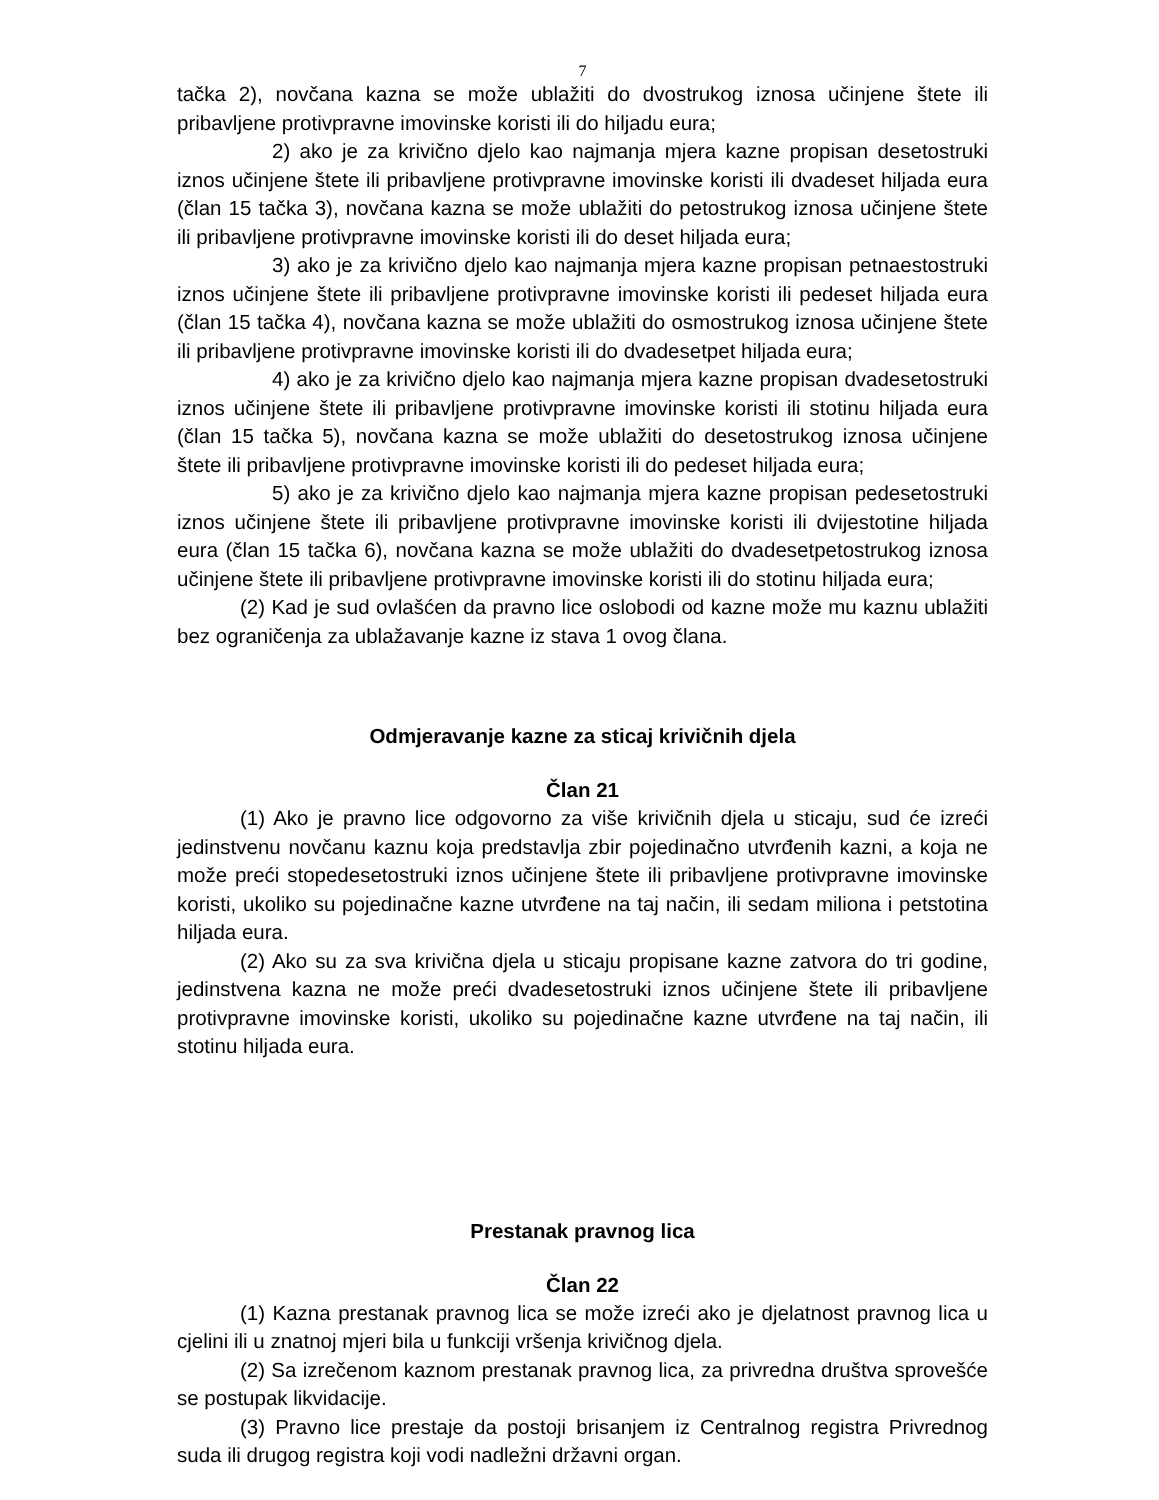7
tačka 2), novčana kazna se može ublažiti do dvostrukog iznosa učinjene štete ili pribavljene protivpravne imovinske koristi ili do hiljadu eura;
2) ako je za krivično djelo kao najmanja mjera kazne propisan desetostruki iznos učinjene štete ili pribavljene protivpravne imovinske koristi ili dvadeset hiljada eura (član 15 tačka 3), novčana kazna se može ublažiti do petostrukog iznosa učinjene štete ili pribavljene protivpravne imovinske koristi ili do deset hiljada eura;
3) ako je za krivično djelo kao najmanja mjera kazne propisan petnaestostruki iznos učinjene štete ili pribavljene protivpravne imovinske koristi ili pedeset hiljada eura (član 15 tačka 4), novčana kazna se može ublažiti do osmostrukog iznosa učinjene štete ili pribavljene protivpravne imovinske koristi ili do dvadesetpet hiljada eura;
4) ako je za krivično djelo kao najmanja mjera kazne propisan dvadesetostruki iznos učinjene štete ili pribavljene protivpravne imovinske koristi ili stotinu hiljada eura (član 15 tačka 5), novčana kazna se može ublažiti do desetostrukog iznosa učinjene štete ili pribavljene protivpravne imovinske koristi ili do pedeset hiljada eura;
5) ako je za krivično djelo kao najmanja mjera kazne propisan pedesetostruki iznos učinjene štete ili pribavljene protivpravne imovinske koristi ili dvijestotine hiljada eura (član 15 tačka 6), novčana kazna se može ublažiti do dvadesetpetostrukog iznosa učinjene štete ili pribavljene protivpravne imovinske koristi ili do stotinu hiljada eura;
(2) Kad je sud ovlašćen da pravno lice oslobodi od kazne može mu kaznu ublažiti bez ograničenja za ublažavanje kazne iz stava 1 ovog člana.
Odmjeravanje kazne za sticaj krivičnih djela
Član 21
(1) Ako je pravno lice odgovorno za više krivičnih djela u sticaju, sud će izreći jedinstvenu novčanu kaznu koja predstavlja zbir pojedinačno utvrđenih kazni, a koja ne može preći stopedesetostruki iznos učinjene štete ili pribavljene protivpravne imovinske koristi, ukoliko su pojedinačne kazne utvrđene na taj način, ili sedam miliona i petstotina hiljada eura.
(2) Ako su za sva krivična djela u sticaju propisane kazne zatvora do tri godine, jedinstvena kazna ne može preći dvadesetostruki iznos učinjene štete ili pribavljene protivpravne imovinske koristi, ukoliko su pojedinačne kazne utvrđene na taj način, ili stotinu hiljada eura.
Prestanak pravnog lica
Član 22
(1) Kazna prestanak pravnog lica se može izreći ako je djelatnost pravnog lica u cjelini ili u znatnoj mjeri bila u funkciji vršenja krivičnog djela.
(2) Sa izrečenom kaznom prestanak pravnog lica, za privredna društva sprovešće se postupak likvidacije.
(3) Pravno lice prestaje da postoji brisanjem iz Centralnog registra Privrednog suda ili drugog registra koji vodi nadležni državni organ.